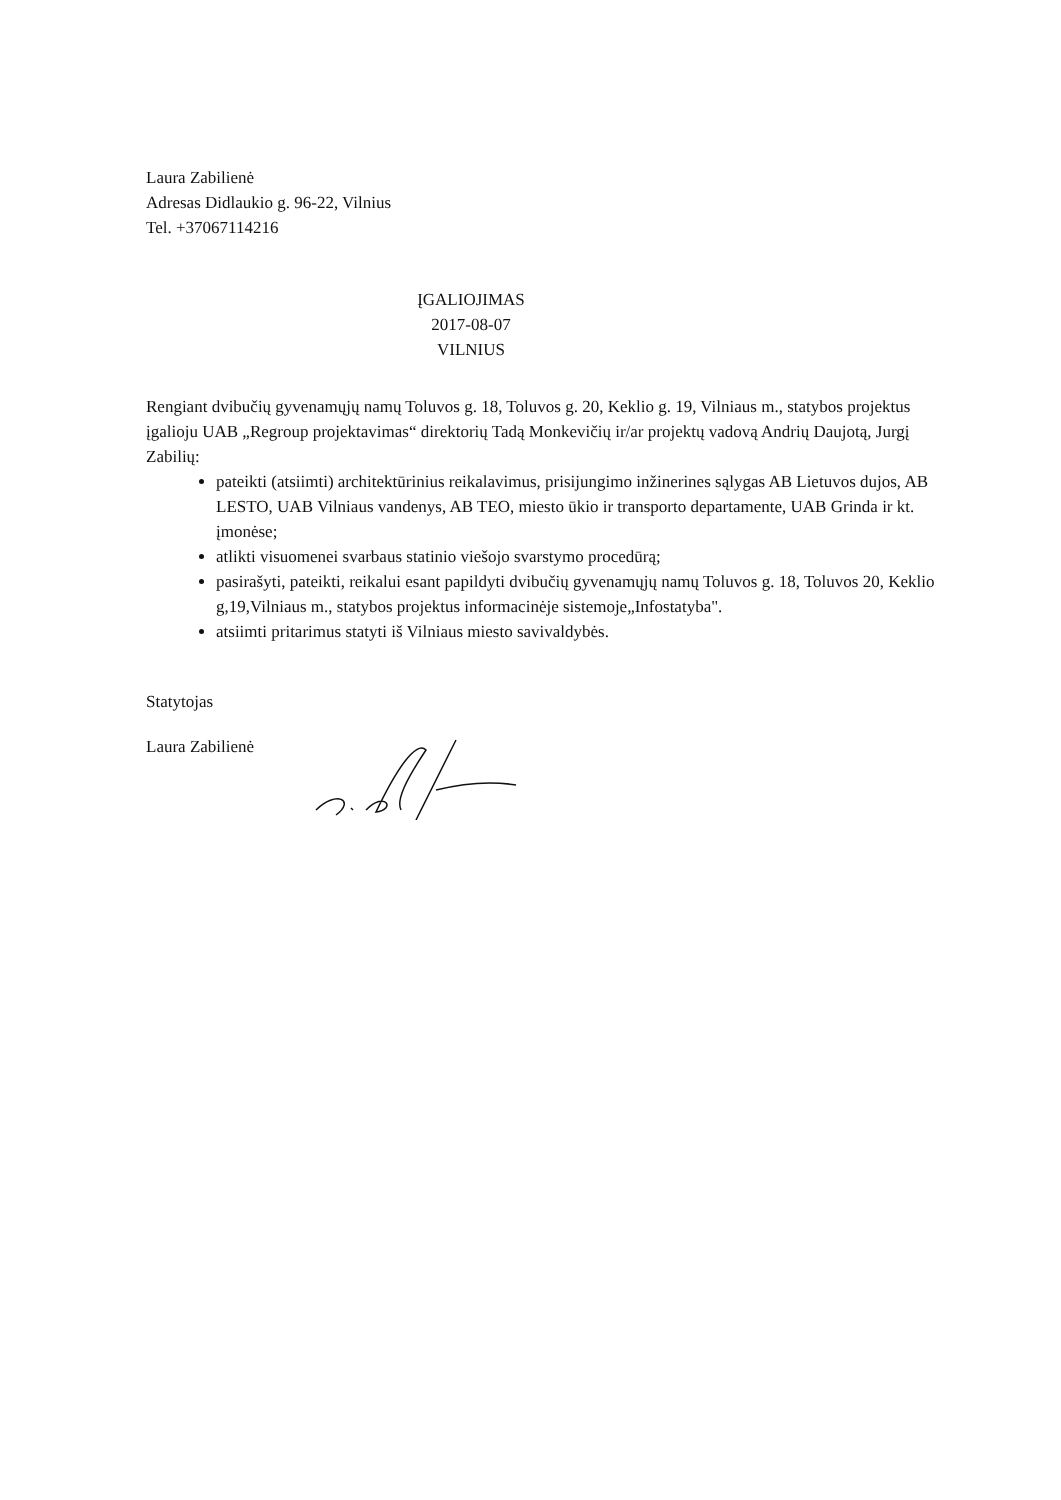Laura Zabilienė
Adresas Didlaukio g. 96-22, Vilnius
Tel. +37067114216
ĮGALIOJIMAS
2017-08-07
VILNIUS
Rengiant dvibučių gyvenamųjų namų Toluvos g. 18, Toluvos g. 20, Keklio g. 19, Vilniaus m., statybos projektus įgalioju UAB „Regroup projektavimas“ direktorių Tadą Monkevičių ir/ar projektų vadovą Andrių Daujotą, Jurgį Zabilių:
pateikti (atsiimti) architektūrinius reikalavimus, prisijungimo inžinerines sąlygas AB Lietuvos dujos, AB LESTO, UAB Vilniaus vandenys, AB TEO, miesto ūkio ir transporto departamente, UAB Grinda ir kt. įmonėse;
atlikti visuomenei svarbaus statinio viešojo svarstymo procedūrą;
pasirašyti, pateikti, reikalui esant papildyti dvibučių gyvenamųjų namų Toluvos g. 18, Toluvos 20, Keklio g,19,Vilniaus m., statybos projektus informacinėje sistemoje„Infostatyba".
atsiimti pritarimus statyti iš Vilniaus miesto savivaldybės.
Statytojas
Laura Zabilienė